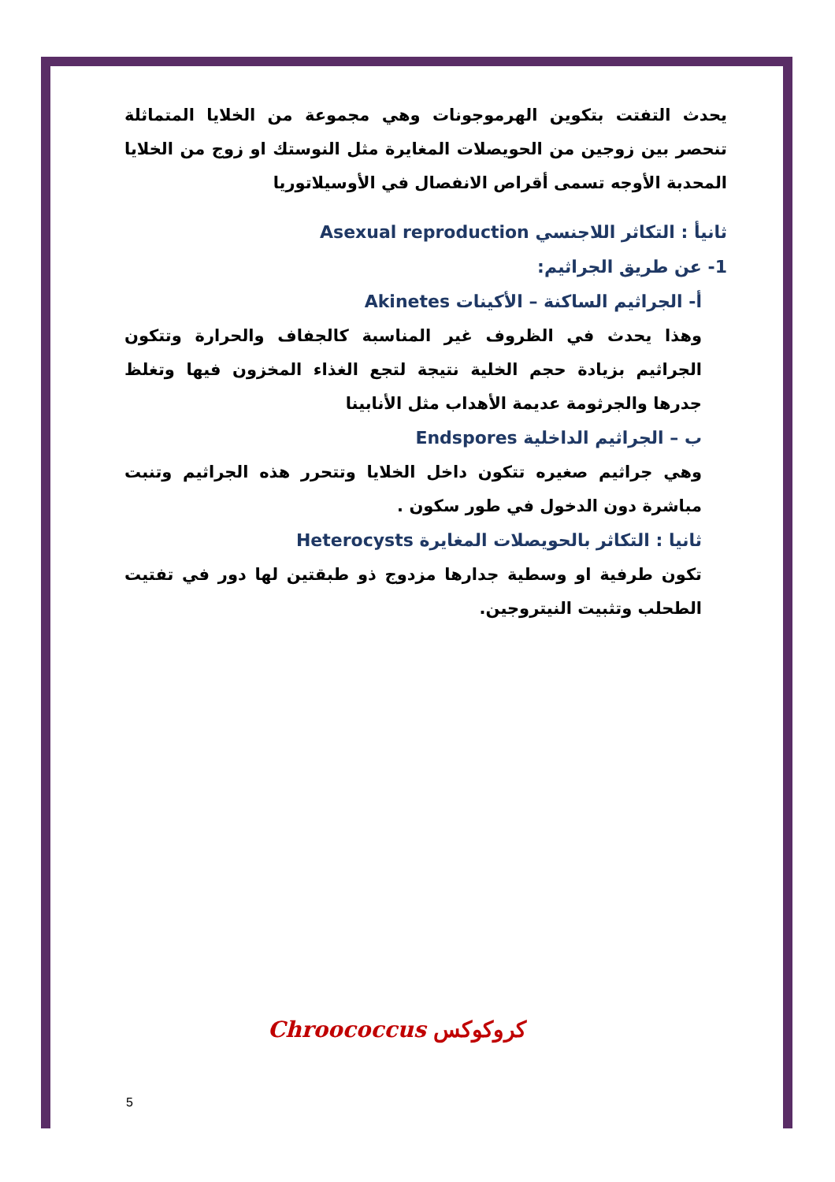يحدث التفتت بتكوين الهرموجونات وهي مجموعة من الخلايا المتماثلة تنحصر بين زوجين من الحويصلات المغايرة مثل النوستك او زوج من الخلايا المحدبة الأوجه تسمى أقراص الانفصال في الأوسيلاتوريا
ثانيأ : التكاثر اللاجنسي Asexual reproduction
1- عن طريق الجراثيم:
أ- الجراثيم الساكنة – الأكينات Akinetes
وهذا يحدث في الظروف غير المناسبة كالجفاف والحرارة وتتكون الجراثيم بزيادة حجم الخلية نتيجة لتجع الغذاء المخزون فيها وتغلظ جدرها والجرثومة عديمة الأهداب مثل الأنابينا
ب – الجراثيم الداخلية Endspores
وهي جراثيم صغيره تتكون داخل الخلايا وتتحرر هذه الجراثيم وتنبت مباشرة دون الدخول في طور سكون .
ثانيا : التكاثر بالحويصلات المغايرة Heterocysts
تكون طرفية او وسطية جدارها مزدوج ذو طبقتين لها دور في تفتيت الطحلب وتثبيت النيتروجين.
كروكوكس Chroococcus
5